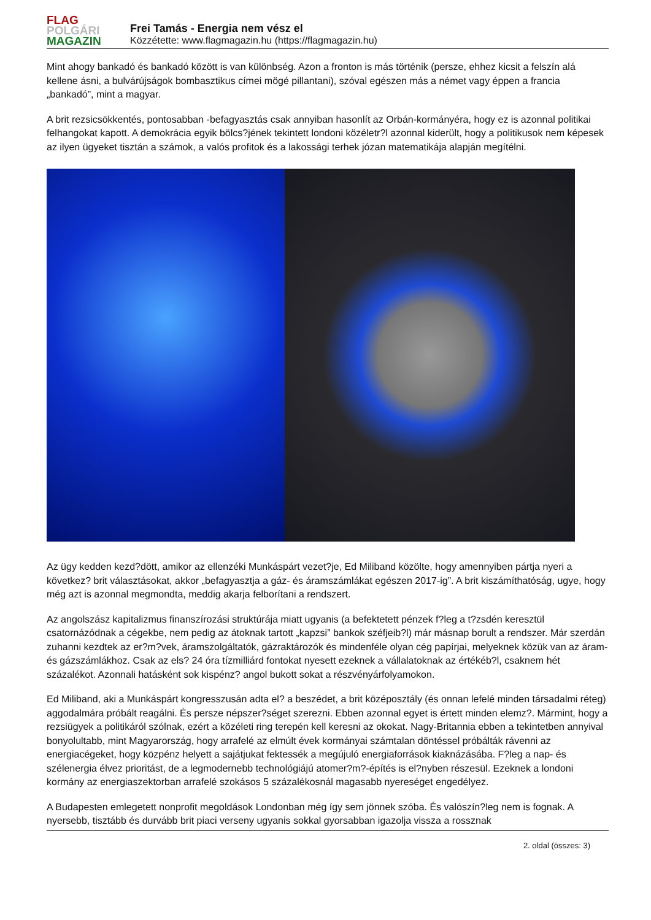FLAG
POLGÁRI
MAGAZIN
Frei Tamás - Energia nem vész el
Közzétette: www.flagmagazin.hu (https://flagmagazin.hu)
Mint ahogy bankadó és bankadó között is van különbség. Azon a fronton is más történik (persze, ehhez kicsit a felszín alá kellene ásni, a bulvárújságok bombasztikus címei mögé pillantani), szóval egészen más a német vagy éppen a francia „bankadó”, mint a magyar.
A brit rezsicsökkentés, pontosabban -befagyasztás csak annyiban hasonlít az Orbán-kormányéra, hogy ez is azonnal politikai felhangokat kapott. A demokrácia egyik bölcs?jének tekintett londoni közéletr?l azonnal kiderült, hogy a politikusok nem képesek az ilyen ügyeket tisztán a számok, a valós profitok és a lakossági terhek józan matematikája alapján megítélni.
Az ügy kedden kezd?dött, amikor az ellenzéki Munkáspárt vezet?je, Ed Miliband közölte, hogy amennyiben pártja nyeri a következ? brit választásokat, akkor „befagyasztja a gáz- és áramszámlákat egészen 2017-ig”. A brit kiszámíthatóság, ugye, hogy még azt is azonnal megmondta, meddig akarja felborítani a rendszert.
Az angolszász kapitalizmus finanszírozási struktúrája miatt ugyanis (a befektetett pénzek f?leg a t?zsdén keresztül csatornázódnak a cégekbe, nem pedig az átoknak tartott „kapzsi” bankok széfjeib?l) már másnap borult a rendszer. Már szerdán zuhanni kezdtek az er?m?vek, áramszolgáltatók, gázraktározók és mindenféle olyan cég papírjai, melyeknek közük van az áram- és gázszámlákhoz. Csak az els? 24 óra tízmilliárd fontokat nyesett ezeknek a vállalatoknak az értékéb?l, csaknem hét százalékot. Azonnali hatásként sok kispénz? angol bukott sokat a részvényárfolyamokon.
Ed Miliband, aki a Munkáspárt kongresszusán adta el? a beszédet, a brit középosztály (és onnan lefelé minden társadalmi réteg) aggodalmára próbált reagálni. És persze népszer?séget szerezni. Ebben azonnal egyet is értett minden elemz?. Mármint, hogy a rezsiügyek a politikáról szólnak, ezért a közéleti ring terepén kell keresni az okokat. Nagy-Britannia ebben a tekintetben annyival bonyolultabb, mint Magyarország, hogy arrafelé az elmúlt évek kormányai számtalan döntéssel próbálták rávenni az energiacégeket, hogy közpénz helyett a sajátjukat fektessék a megújuló energiaforrások kiaknázásába. F?leg a nap- és szélenergia élvez prioritást, de a legmodernebb technológiájú atomer?m?-építés is el?nyben részesül. Ezeknek a londoni kormány az energiaszektorban arrafelé szokásos 5 százalékosnál magasabb nyereséget engedélyez.
A Budapesten emlegetett nonprofit megoldások Londonban még így sem jönnek szóba. És valószín?leg nem is fognak. A nyersebb, tisztább és durvább brit piaci verseny ugyanis sokkal gyorsabban igazolja vissza a rossznak
2. oldal (összes: 3)